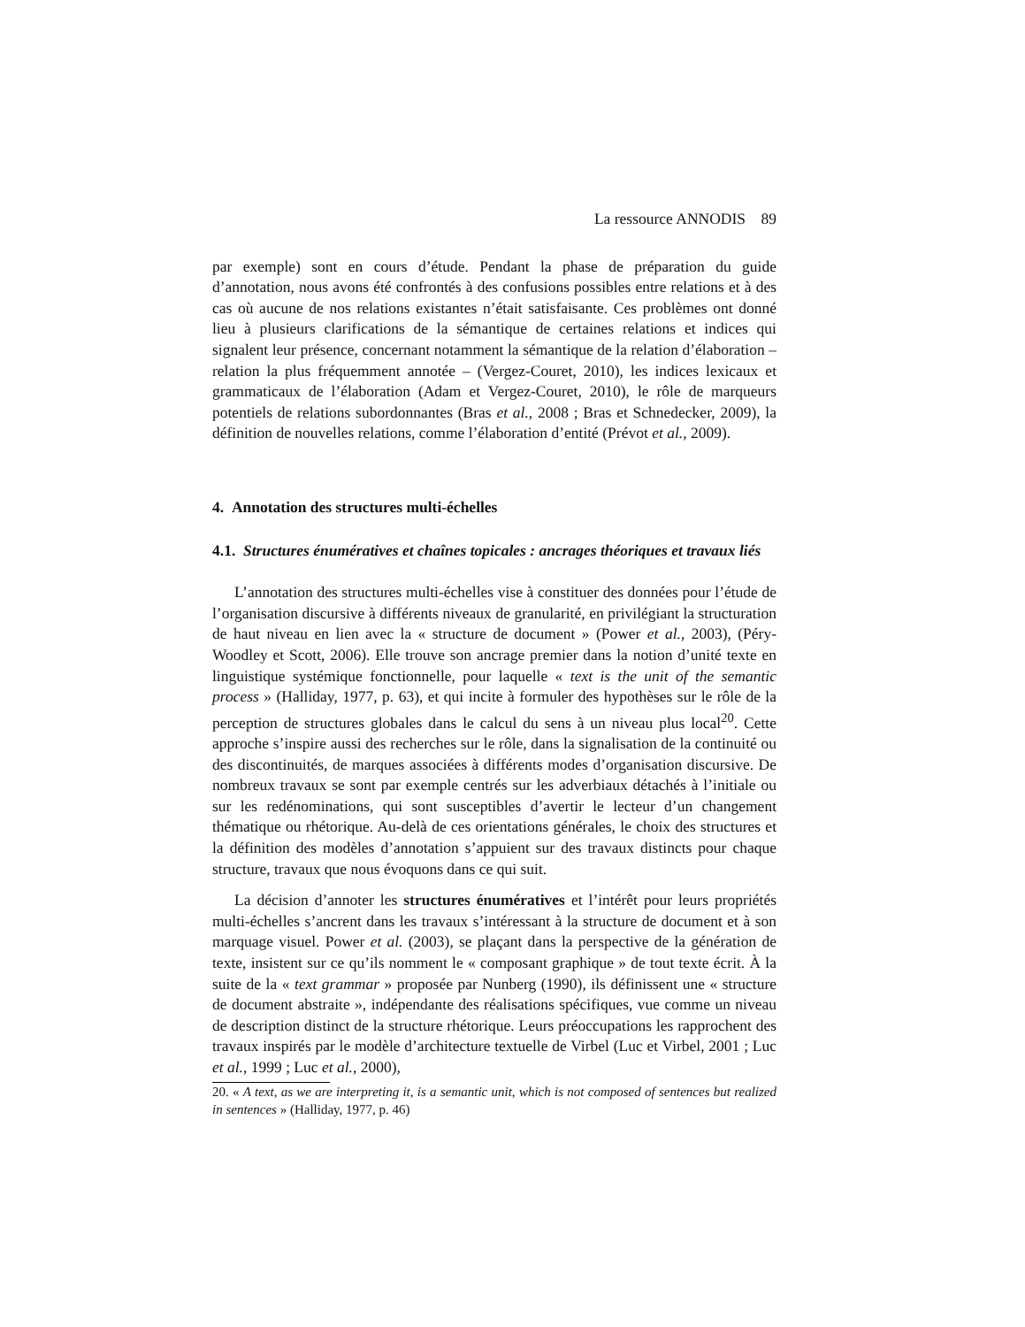La ressource ANNODIS 89
par exemple) sont en cours d’étude. Pendant la phase de préparation du guide d’annotation, nous avons été confrontés à des confusions possibles entre relations et à des cas où aucune de nos relations existantes n’était satisfaisante. Ces problèmes ont donné lieu à plusieurs clarifications de la sémantique de certaines relations et indices qui signalent leur présence, concernant notamment la sémantique de la relation d’élaboration – relation la plus fréquemment annotée – (Vergez-Couret, 2010), les indices lexicaux et grammaticaux de l’élaboration (Adam et Vergez-Couret, 2010), le rôle de marqueurs potentiels de relations subordonnantes (Bras et al., 2008 ; Bras et Schnedecker, 2009), la définition de nouvelles relations, comme l’élaboration d’entité (Prévot et al., 2009).
4. Annotation des structures multi-échelles
4.1. Structures énumératives et chaînes topicales : ancrages théoriques et travaux liés
L’annotation des structures multi-échelles vise à constituer des données pour l’étude de l’organisation discursive à différents niveaux de granularité, en privilégiant la structuration de haut niveau en lien avec la « structure de document » (Power et al., 2003), (Péry-Woodley et Scott, 2006). Elle trouve son ancrage premier dans la notion d’unité texte en linguistique systémique fonctionnelle, pour laquelle « text is the unit of the semantic process » (Halliday, 1977, p. 63), et qui incite à formuler des hypothèses sur le rôle de la perception de structures globales dans le calcul du sens à un niveau plus local<sup>20</sup>. Cette approche s’inspire aussi des recherches sur le rôle, dans la signalisation de la continuité ou des discontinuités, de marques associées à différents modes d’organisation discursive. De nombreux travaux se sont par exemple centrés sur les adverbiaux détachés à l’initiale ou sur les redénominations, qui sont susceptibles d’avertir le lecteur d’un changement thématique ou rhétorique. Au-delà de ces orientations générales, le choix des structures et la définition des modèles d’annotation s’appuient sur des travaux distincts pour chaque structure, travaux que nous évoquons dans ce qui suit.
La décision d’annoter les structures énumératives et l’intérêt pour leurs propriétés multi-échelles s’ancrent dans les travaux s’intéressant à la structure de document et à son marquage visuel. Power et al. (2003), se plaçant dans la perspective de la génération de texte, insistent sur ce qu’ils nomment le « composant graphique » de tout texte écrit. À la suite de la « text grammar » proposée par Nunberg (1990), ils définissent une « structure de document abstraite », indépendante des réalisations spécifiques, vue comme un niveau de description distinct de la structure rhétorique. Leurs préoccupations les rapprochent des travaux inspirés par le modèle d’architecture textuelle de Virbel (Luc et Virbel, 2001 ; Luc et al., 1999 ; Luc et al., 2000),
20. « A text, as we are interpreting it, is a semantic unit, which is not composed of sentences but realized in sentences » (Halliday, 1977, p. 46)